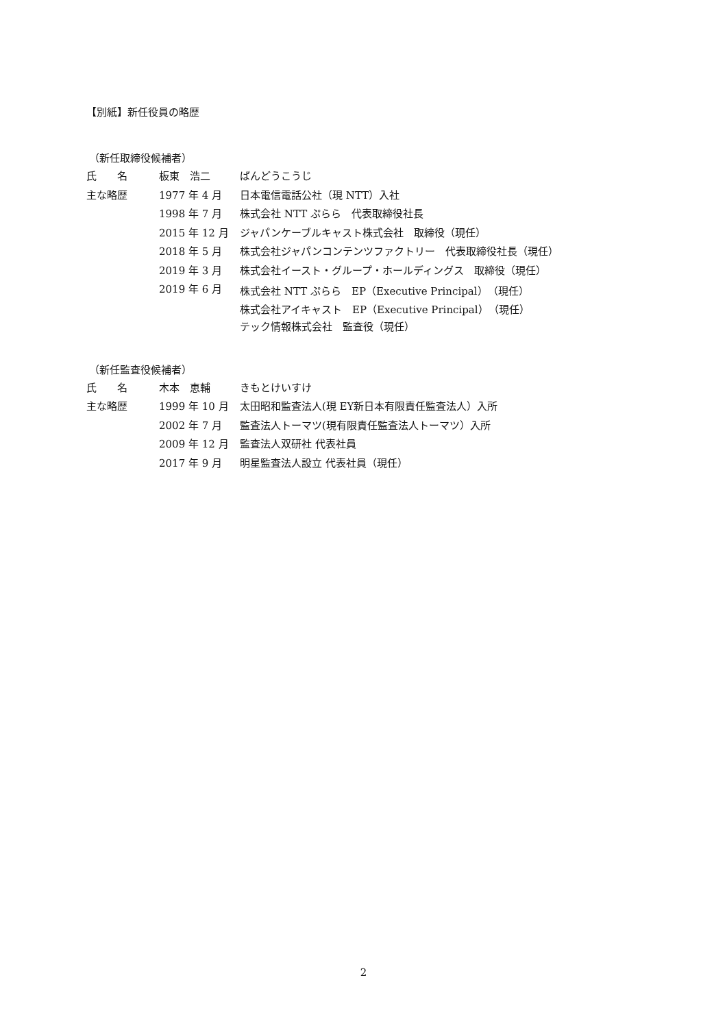【別紙】新任役員の略歴
（新任取締役候補者）
| 氏 名 | 板東 浩二 | ばんどうこうじ |
| 主な略歴 | 1977 年 4 月 | 日本電信電話公社（現 NTT）入社 |
| | 1998 年 7 月 | 株式会社 NTT ぷらら 代表取締役社長 |
| | 2015 年 12 月 | ジャパンケーブルキャスト株式会社 取締役（現任） |
| | 2018 年 5 月 | 株式会社ジャパンコンテンツファクトリー 代表取締役社長（現任） |
| | 2019 年 3 月 | 株式会社イースト・グループ・ホールディングス 取締役（現任） |
| | 2019 年 6 月 | 株式会社 NTT ぷらら EP（Executive Principal）（現任） |
| | | 株式会社アイキャスト EP（Executive Principal）（現任） |
| | | テック情報株式会社 監査役（現任） |
（新任監査役候補者）
| 氏 名 | 木本 恵輔 | きもとけいすけ |
| 主な略歴 | 1999 年 10 月 | 太田昭和監査法人(現 EY新日本有限責任監査法人）入所 |
| | 2002 年 7 月 | 監査法人トーマツ(現有限責任監査法人トーマツ）入所 |
| | 2009 年 12 月 | 監査法人双研社 代表社員 |
| | 2017 年 9 月 | 明星監査法人設立 代表社員（現任） |
2